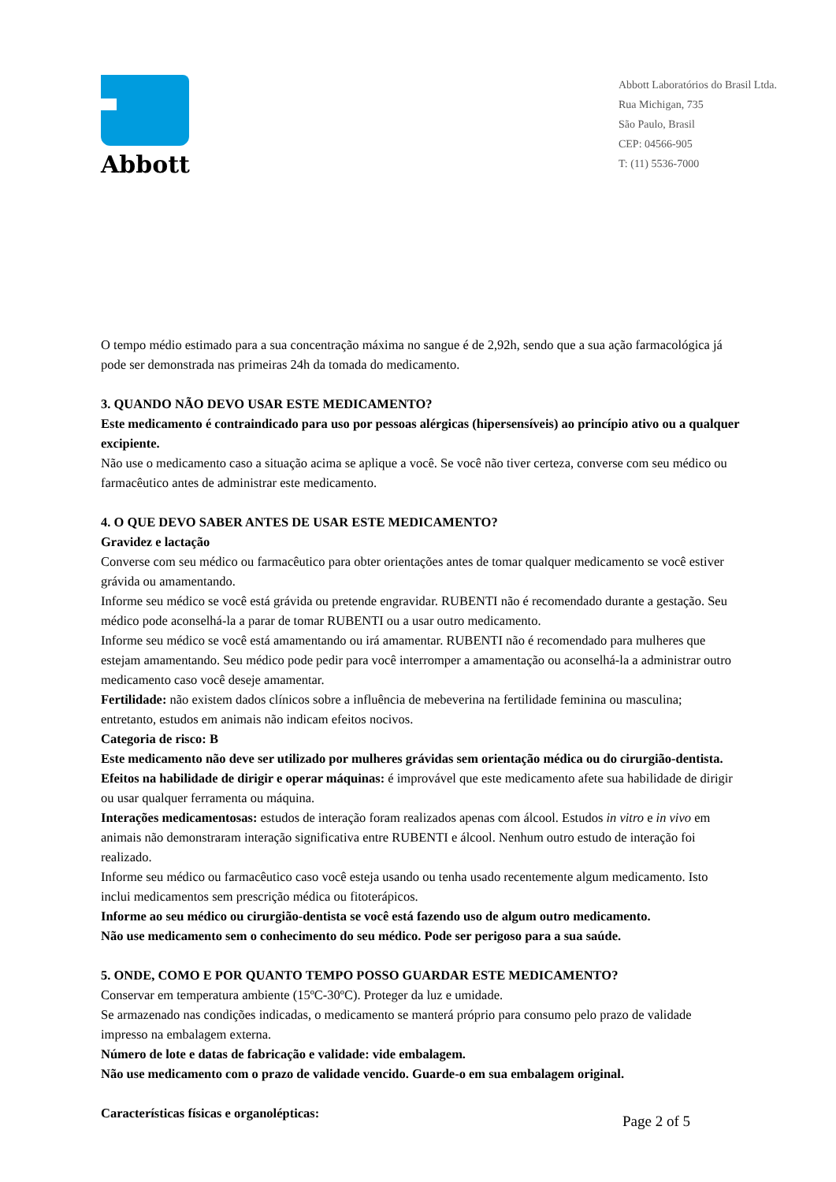Abbott
Abbott Laboratórios do Brasil Ltda.
Rua Michigan, 735
São Paulo, Brasil
CEP: 04566-905
T: (11) 5536-7000
O tempo médio estimado para a sua concentração máxima no sangue é de 2,92h, sendo que a sua ação farmacológica já pode ser demonstrada nas primeiras 24h da tomada do medicamento.
3. QUANDO NÃO DEVO USAR ESTE MEDICAMENTO?
Este medicamento é contraindicado para uso por pessoas alérgicas (hipersensíveis) ao princípio ativo ou a qualquer excipiente.
Não use o medicamento caso a situação acima se aplique a você. Se você não tiver certeza, converse com seu médico ou farmacêutico antes de administrar este medicamento.
4. O QUE DEVO SABER ANTES DE USAR ESTE MEDICAMENTO?
Gravidez e lactação
Converse com seu médico ou farmacêutico para obter orientações antes de tomar qualquer medicamento se você estiver grávida ou amamentando.
Informe seu médico se você está grávida ou pretende engravidar. RUBENTI não é recomendado durante a gestação. Seu médico pode aconselhá-la a parar de tomar RUBENTI ou a usar outro medicamento.
Informe seu médico se você está amamentando ou irá amamentar. RUBENTI não é recomendado para mulheres que estejam amamentando. Seu médico pode pedir para você interromper a amamentação ou aconselhá-la a administrar outro medicamento caso você deseje amamentar.
Fertilidade: não existem dados clínicos sobre a influência de mebeverina na fertilidade feminina ou masculina; entretanto, estudos em animais não indicam efeitos nocivos.
Categoria de risco: B
Este medicamento não deve ser utilizado por mulheres grávidas sem orientação médica ou do cirurgião-dentista.
Efeitos na habilidade de dirigir e operar máquinas: é improvável que este medicamento afete sua habilidade de dirigir ou usar qualquer ferramenta ou máquina.
Interações medicamentosas: estudos de interação foram realizados apenas com álcool. Estudos in vitro e in vivo em animais não demonstraram interação significativa entre RUBENTI e álcool. Nenhum outro estudo de interação foi realizado.
Informe seu médico ou farmacêutico caso você esteja usando ou tenha usado recentemente algum medicamento. Isto inclui medicamentos sem prescrição médica ou fitoterápicos.
Informe ao seu médico ou cirurgião-dentista se você está fazendo uso de algum outro medicamento.
Não use medicamento sem o conhecimento do seu médico. Pode ser perigoso para a sua saúde.
5. ONDE, COMO E POR QUANTO TEMPO POSSO GUARDAR ESTE MEDICAMENTO?
Conservar em temperatura ambiente (15ºC-30ºC). Proteger da luz e umidade.
Se armazenado nas condições indicadas, o medicamento se manterá próprio para consumo pelo prazo de validade impresso na embalagem externa.
Número de lote e datas de fabricação e validade: vide embalagem.
Não use medicamento com o prazo de validade vencido. Guarde-o em sua embalagem original.
Características físicas e organolépticas:
Page 2 of 5